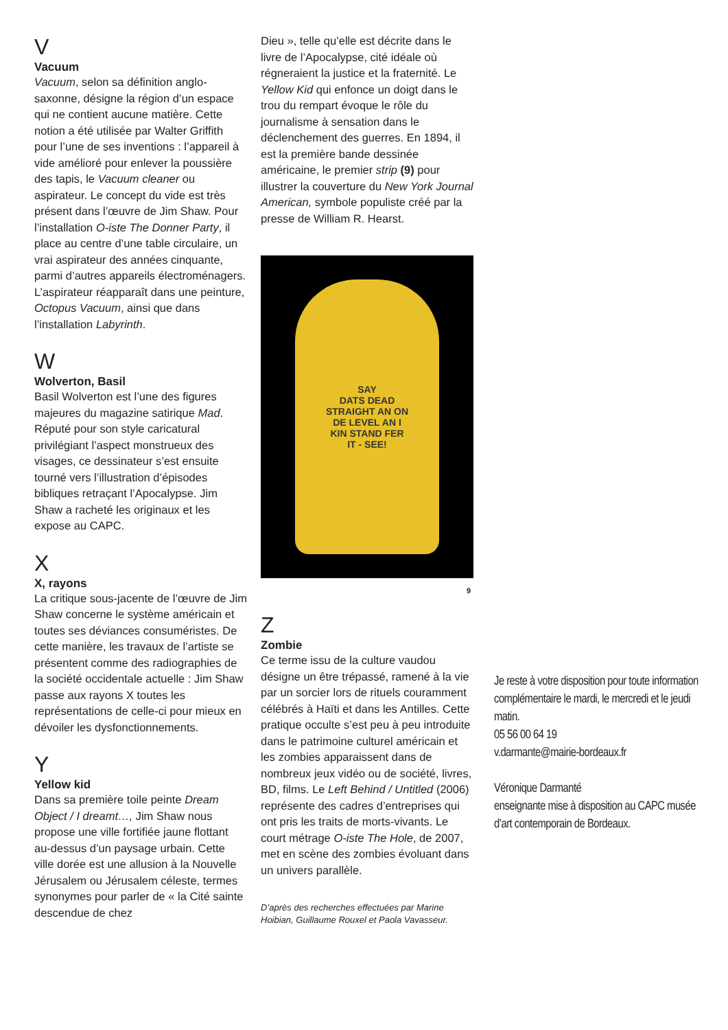V
Vacuum
Vacuum, selon sa définition anglo-saxonne, désigne la région d’un espace qui ne contient aucune matière. Cette notion a été utilisée par Walter Griffith pour l’une de ses inventions : l’appareil à vide amélioré pour enlever la poussière des tapis, le Vacuum cleaner ou aspirateur. Le concept du vide est très présent dans l’œuvre de Jim Shaw. Pour l’installation O-iste The Donner Party, il place au centre d’une table circulaire, un vrai aspirateur des années cinquante, parmi d’autres appareils électroménagers. L’aspirateur réapparaît dans une peinture, Octopus Vacuum, ainsi que dans l’installation Labyrinth.
W
Wolverton, Basil
Basil Wolverton est l’une des figures majeures du magazine satirique Mad. Réputé pour son style caricatural privilégiant l’aspect monstrueux des visages, ce dessinateur s’est ensuite tourné vers l’illustration d’épisodes bibliques retraçant l’Apocalypse. Jim Shaw a racheté les originaux et les expose au CAPC.
X
X, rayons
La critique sous-jacente de l’œuvre de Jim Shaw concerne le système américain et toutes ses déviances consuméristes. De cette manière, les travaux de l’artiste se présentent comme des radiographies de la société occidentale actuelle : Jim Shaw passe aux rayons X toutes les représentations de celle-ci pour mieux en dévoiler les dysfonctionnements.
Y
Yellow kid
Dans sa première toile peinte Dream Object / I dreamt…, Jim Shaw nous propose une ville fortifiée jaune flottant au-dessus d’un paysage urbain. Cette ville dorée est une allusion à la Nouvelle Jérusalem ou Jérusalem céleste, termes synonymes pour parler de « la Cité sainte descendue de chez
Dieu », telle qu’elle est décrite dans le livre de l’Apocalypse, cité idéale où régneraient la justice et la fraternité. Le Yellow Kid qui enfonce un doigt dans le trou du rempart évoque le rôle du journalisme à sensation dans le déclenchement des guerres. En 1894, il est la première bande dessinée américaine, le premier strip (9) pour illustrer la couverture du New York Journal American, symbole populiste créé par la presse de William R. Hearst.
SAY
DATS DEAD
STRAIGHT AN ON
DE LEVEL AN I
KIN STAND FER
IT - SEE!
9
Z
Zombie
Ce terme issu de la culture vaudou désigne un être trépassé, ramené à la vie par un sorcier lors de rituels couramment célébrés à Haïti et dans les Antilles. Cette pratique occulte s’est peu à peu introduite dans le patrimoine culturel américain et les zombies apparaissent dans de nombreux jeux vidéo ou de société, livres, BD, films. Le Left Behind / Untitled (2006) représente des cadres d’entreprises qui ont pris les traits de morts-vivants. Le court métrage O-iste The Hole, de 2007, met en scène des zombies évoluant dans un univers parallèle.
D’après des recherches effectuées par Marine Hoibian, Guillaume Rouxel et Paola Vavasseur.
Je reste à votre disposition pour toute information complémentaire le mardi, le mercredi et le jeudi matin.
05 56 00 64 19
v.darmante@mairie-bordeaux.fr
Véronique Darmanté
enseignante mise à disposition au CAPC musée d’art contemporain de Bordeaux.